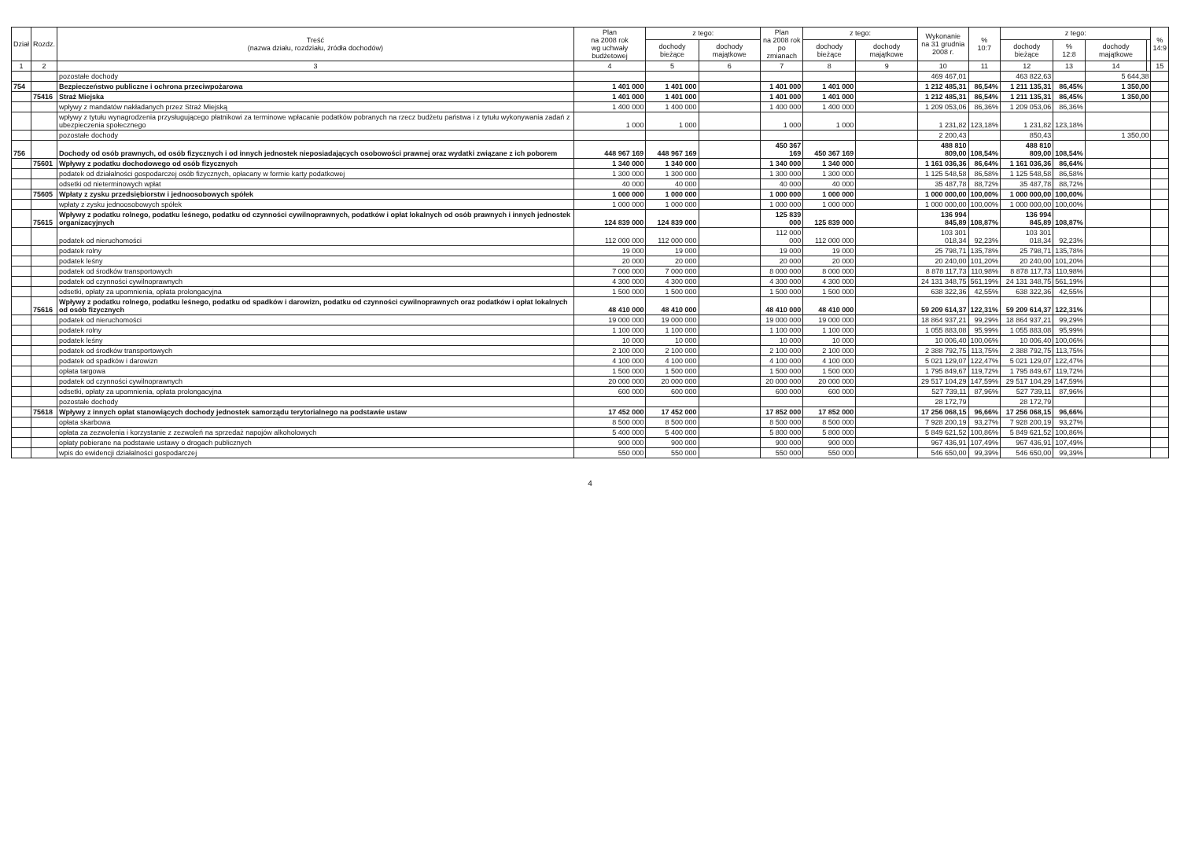| Dział | Rozdz. | Treść (nazwa działu, rozdziału, źródła dochodów) | Plan na 2008 rok wg uchwały budżetowej | z tego: | | Plan na 2008 rok po zmianach | z tego: | | Wykonanie na 31 grudnia 2008 r. | % 10:7 | z tego: | | | | % 14:9 |
| --- | --- | --- | --- | --- | --- | --- | --- | --- | --- | --- | --- | --- | --- | --- | --- |
| | | | | dochody bieżące | dochody majątkowe | | dochody bieżące | dochody majątkowe | | | dochody bieżące | % 12:8 | dochody majątkowe | | |
| 1 | 2 | 3 | 4 | 5 | 6 | 7 | 8 | 9 | 10 | 11 | 12 | 13 | 14 | | 15 |
| | | pozostałe dochody | | | | | | | 469 467,01 | | 463 822,63 | | 5 644,38 | | |
| 754 | | Bezpieczeństwo publiczne i ochrona przeciwpożarowa | 1 401 000 | 1 401 000 | | 1 401 000 | 1 401 000 | | 1 212 485,31 | 86,54% | 1 211 135,31 | 86,45% | 1 350,00 | | |
| | 75416 | Straż Miejska | 1 401 000 | 1 401 000 | | 1 401 000 | 1 401 000 | | 1 212 485,31 | 86,54% | 1 211 135,31 | 86,45% | 1 350,00 | | |
| | | wpływy z mandatów nakładanych przez Straż Miejską | 1 400 000 | 1 400 000 | | 1 400 000 | 1 400 000 | | 1 209 053,06 | 86,36% | 1 209 053,06 | 86,36% | | | |
| | | wpływy z tytułu wynagrodzenia przysługującego płatnikowi za terminowe wpłacanie podatków pobranych na rzecz budżetu państwa i z tytułu wykonywania zadań z ubezpieczenia społecznego | 1 000 | 1 000 | | 1 000 | 1 000 | | 1 231,82 | 123,18% | 1 231,82 | 123,18% | | | |
| | | pozostałe dochody | | | | | | | 2 200,43 | | 850,43 | | 1 350,00 | | |
| 756 | | Dochody od osób prawnych, od osób fizycznych i od innych jednostek nieposiadających osobowości prawnej oraz wydatki związane z ich poborem | 448 967 169 | 448 967 169 | | 450 367 169 | 450 367 169 | | 488 810 809,00 | 108,54% | 488 810 809,00 | 108,54% | | | |
| | 75601 | Wpływy z podatku dochodowego od osób fizycznych | 1 340 000 | 1 340 000 | | 1 340 000 | 1 340 000 | | 1 161 036,36 | 86,64% | 1 161 036,36 | 86,64% | | | |
| | | podatek od działalności gospodarczej osób fizycznych, opłacany w formie karty podatkowej | 1 300 000 | 1 300 000 | | 1 300 000 | 1 300 000 | | 1 125 548,58 | 86,58% | 1 125 548,58 | 86,58% | | | |
| | | odsetki od nieterminowych wpłat | 40 000 | 40 000 | | 40 000 | 40 000 | | 35 487,78 | 88,72% | 35 487,78 | 88,72% | | | |
| | 75605 | Wpłaty z zysku przedsiębiorstw i jednoosobowych spółek | 1 000 000 | 1 000 000 | | 1 000 000 | 1 000 000 | | 1 000 000,00 | 100,00% | 1 000 000,00 | 100,00% | | | |
| | | wpłaty z zysku jednoosobowych spółek | 1 000 000 | 1 000 000 | | 1 000 000 | 1 000 000 | | 1 000 000,00 | 100,00% | 1 000 000,00 | 100,00% | | | |
| | 75615 | Wpływy z podatku rolnego, podatku leśnego, podatku od czynności cywilnoprawnych, podatków i opłat lokalnych od osób prawnych i innych jednostek organizacyjnych | 124 839 000 | 124 839 000 | | 125 839 000 | 125 839 000 | | 136 994 845,89 | 108,87% | 136 994 845,89 | 108,87% | | | |
| | | podatek od nieruchomości | 112 000 000 | 112 000 000 | | 112 000 000 | 112 000 000 | | 103 301 018,34 | 92,23% | 103 301 018,34 | 92,23% | | | |
| | | podatek rolny | 19 000 | 19 000 | | 19 000 | 19 000 | | 25 798,71 | 135,78% | 25 798,71 | 135,78% | | | |
| | | podatek leśny | 20 000 | 20 000 | | 20 000 | 20 000 | | 20 240,00 | 101,20% | 20 240,00 | 101,20% | | | |
| | | podatek od środków transportowych | 7 000 000 | 7 000 000 | | 8 000 000 | 8 000 000 | | 8 878 117,73 | 110,98% | 8 878 117,73 | 110,98% | | | |
| | | podatek od czynności cywilnoprawnych | 4 300 000 | 4 300 000 | | 4 300 000 | 4 300 000 | | 24 131 348,75 | 561,19% | 24 131 348,75 | 561,19% | | | |
| | | odsetki, opłaty za upomnienia, opłata prolongacyjna | 1 500 000 | 1 500 000 | | 1 500 000 | 1 500 000 | | 638 322,36 | 42,55% | 638 322,36 | 42,55% | | | |
| | 75616 | Wpływy z podatku rolnego, podatku leśnego, podatku od spadków i darowizn, podatku od czynności cywilnoprawnych oraz podatków i opłat lokalnych od osób fizycznych | 48 410 000 | 48 410 000 | | 48 410 000 | 48 410 000 | | 59 209 614,37 | 122,31% | 59 209 614,37 | 122,31% | | | |
| | | podatek od nieruchomości | 19 000 000 | 19 000 000 | | 19 000 000 | 19 000 000 | | 18 864 937,21 | 99,29% | 18 864 937,21 | 99,29% | | | |
| | | podatek rolny | 1 100 000 | 1 100 000 | | 1 100 000 | 1 100 000 | | 1 055 883,08 | 95,99% | 1 055 883,08 | 95,99% | | | |
| | | podatek leśny | 10 000 | 10 000 | | 10 000 | 10 000 | | 10 006,40 | 100,06% | 10 006,40 | 100,06% | | | |
| | | podatek od środków transportowych | 2 100 000 | 2 100 000 | | 2 100 000 | 2 100 000 | | 2 388 792,75 | 113,75% | 2 388 792,75 | 113,75% | | | |
| | | podatek od spadków i darowizn | 4 100 000 | 4 100 000 | | 4 100 000 | 4 100 000 | | 5 021 129,07 | 122,47% | 5 021 129,07 | 122,47% | | | |
| | | opłata targowa | 1 500 000 | 1 500 000 | | 1 500 000 | 1 500 000 | | 1 795 849,67 | 119,72% | 1 795 849,67 | 119,72% | | | |
| | | podatek od czynności cywilnoprawnych | 20 000 000 | 20 000 000 | | 20 000 000 | 20 000 000 | | 29 517 104,29 | 147,59% | 29 517 104,29 | 147,59% | | | |
| | | odsetki, opłaty za upomnienia, opłata prolongacyjna | 600 000 | 600 000 | | 600 000 | 600 000 | | 527 739,11 | 87,96% | 527 739,11 | 87,96% | | | |
| | | pozostałe dochody | | | | | | | 28 172,79 | | 28 172,79 | | | | |
| | 75618 | Wpływy z innych opłat stanowiących dochody jednostek samorządu terytorialnego na podstawie ustaw | 17 452 000 | 17 452 000 | | 17 852 000 | 17 852 000 | | 17 256 068,15 | 96,66% | 17 256 068,15 | 96,66% | | | |
| | | opłata skarbowa | 8 500 000 | 8 500 000 | | 8 500 000 | 8 500 000 | | 7 928 200,19 | 93,27% | 7 928 200,19 | 93,27% | | | |
| | | opłata za zezwolenia i korzystanie z zezwoleń na sprzedaż napojów alkoholowych | 5 400 000 | 5 400 000 | | 5 800 000 | 5 800 000 | | 5 849 621,52 | 100,86% | 5 849 621,52 | 100,86% | | | |
| | | opłaty pobierane na podstawie ustawy o drogach publicznych | 900 000 | 900 000 | | 900 000 | 900 000 | | 967 436,91 | 107,49% | 967 436,91 | 107,49% | | | |
| | | wpis do ewidencji działalności gospodarczej | 550 000 | 550 000 | | 550 000 | 550 000 | | 546 650,00 | 99,39% | 546 650,00 | 99,39% | | | |
4